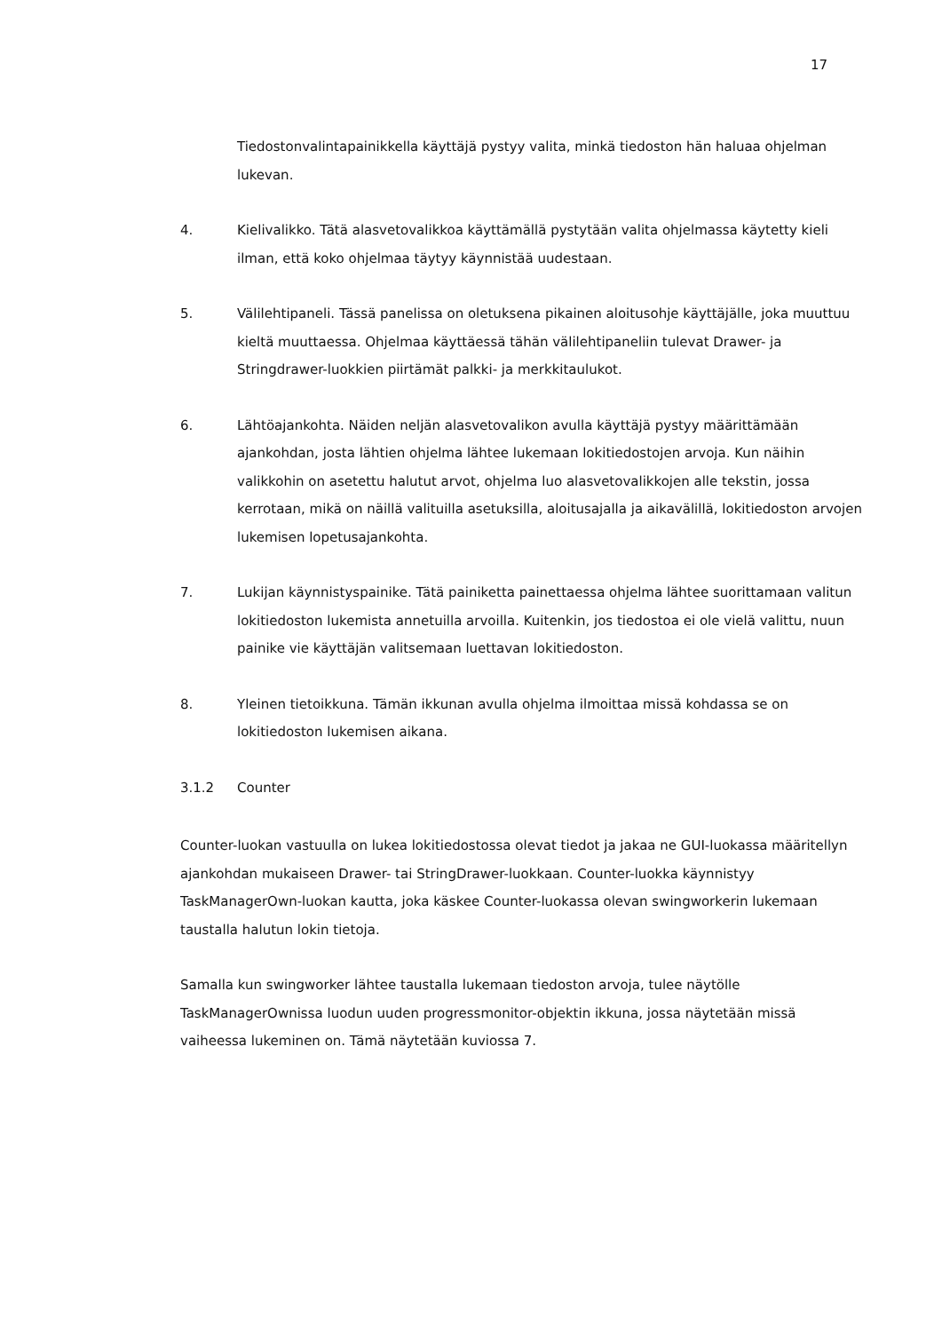17
Tiedostonvalintapainikkella käyttäjä pystyy valita, minkä tiedoston hän haluaa ohjelman lukevan.
4. Kielivalikko. Tätä alasvetovalikkoa käyttämällä pystytään valita ohjelmassa käytetty kieli ilman, että koko ohjelmaa täytyy käynnistää uudestaan.
5. Välilehtipaneli. Tässä panelissa on oletuksena pikainen aloitusohje käyttäjälle, joka muuttuu kieltä muuttaessa. Ohjelmaa käyttäessä tähän välilehtipaneliin tulevat Drawer- ja Stringdrawer-luokkien piirtämät palkki- ja merkkitaulukot.
6. Lähtöajankohta. Näiden neljän alasvetovalikon avulla käyttäjä pystyy määrittämään ajankohdan, josta lähtien ohjelma lähtee lukemaan lokitiedostojen arvoja. Kun näihin valikkohin on asetettu halutut arvot, ohjelma luo alasvetovalikkojen alle tekstin, jossa kerrotaan, mikä on näillä valituilla asetuksilla, aloitusajalla ja aikavälillä, lokitiedoston arvojen lukemisen lopetusajankohta.
7. Lukijan käynnistyspainike. Tätä painiketta painettaessa ohjelma lähtee suorittamaan valitun lokitiedoston lukemista annetuilla arvoilla. Kuitenkin, jos tiedostoa ei ole vielä valittu, nuun painike vie käyttäjän valitsemaan luettavan lokitiedoston.
8. Yleinen tietoikkuna. Tämän ikkunan avulla ohjelma ilmoittaa missä kohdassa se on lokitiedoston lukemisen aikana.
3.1.2 Counter
Counter-luokan vastuulla on lukea lokitiedostossa olevat tiedot ja jakaa ne GUI-luokassa määritellyn ajankohdan mukaiseen Drawer- tai StringDrawer-luokkaan. Counter-luokka käynnistyy TaskManagerOwn-luokan kautta, joka käskee Counter-luokassa olevan swingworkerin lukemaan taustalla halutun lokin tietoja.
Samalla kun swingworker lähtee taustalla lukemaan tiedoston arvoja, tulee näytölle TaskManagerOwnissa luodun uuden progressmonitor-objektin ikkuna, jossa näytetään missä vaiheessa lukeminen on. Tämä näytetään kuviossa 7.